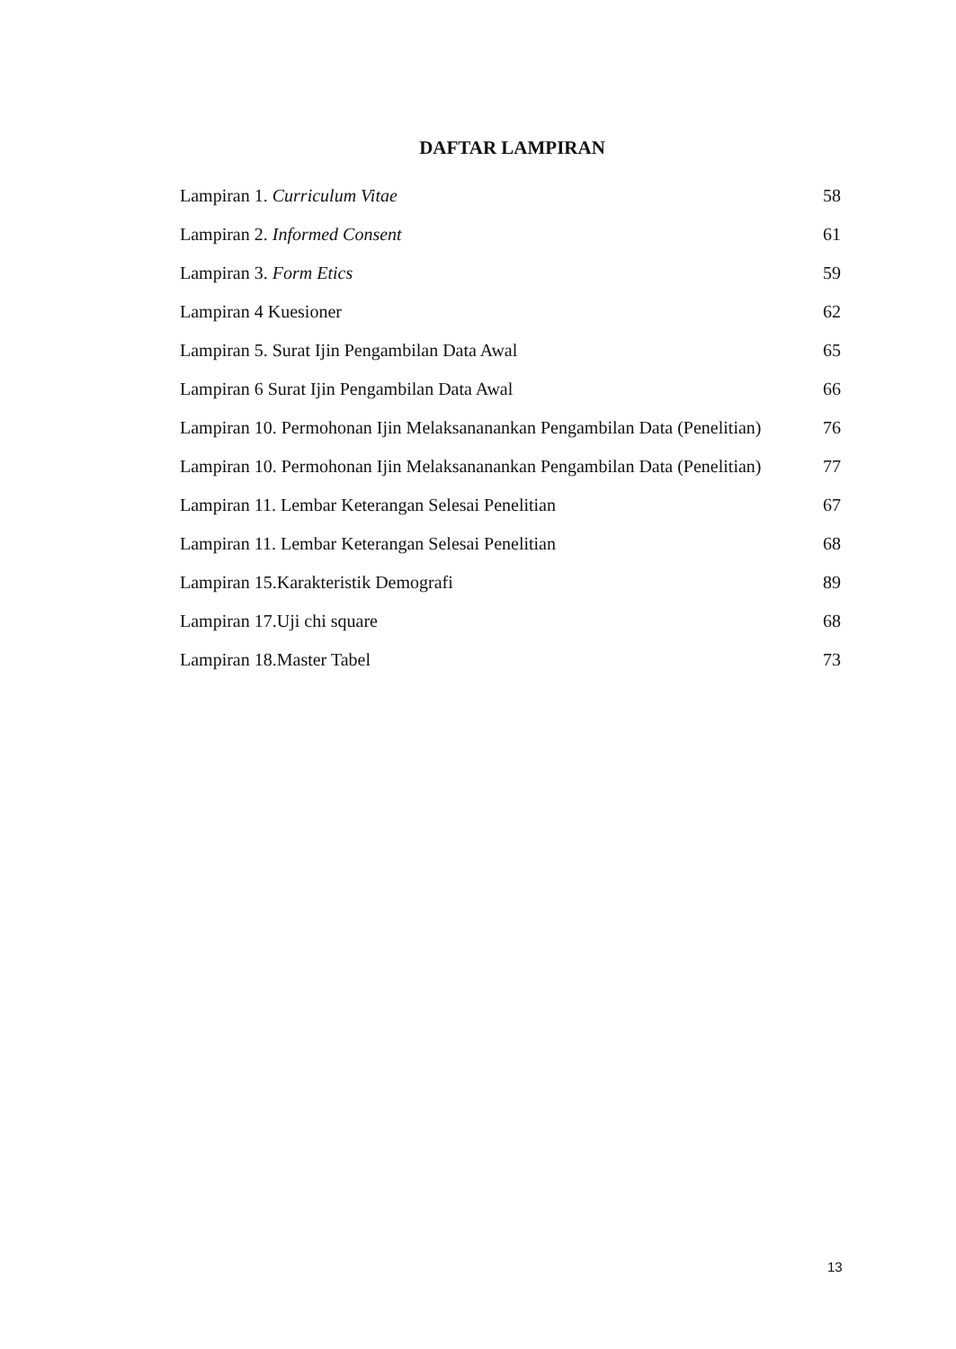DAFTAR LAMPIRAN
| Lampiran 1. Curriculum Vitae | 58 |
| Lampiran 2. Informed Consent | 61 |
| Lampiran 3. Form Etics | 59 |
| Lampiran 4 Kuesioner | 62 |
| Lampiran 5. Surat Ijin Pengambilan Data Awal | 65 |
| Lampiran 6 Surat Ijin Pengambilan Data Awal | 66 |
| Lampiran 10. Permohonan Ijin Melaksananankan Pengambilan Data (Penelitian) | 76 |
| Lampiran 10. Permohonan Ijin Melaksananankan Pengambilan Data (Penelitian) | 77 |
| Lampiran 11. Lembar Keterangan Selesai Penelitian | 67 |
| Lampiran 11. Lembar Keterangan Selesai Penelitian | 68 |
| Lampiran 15.Karakteristik Demografi | 89 |
| Lampiran 17.Uji chi square | 68 |
| Lampiran 18.Master Tabel | 73 |
13